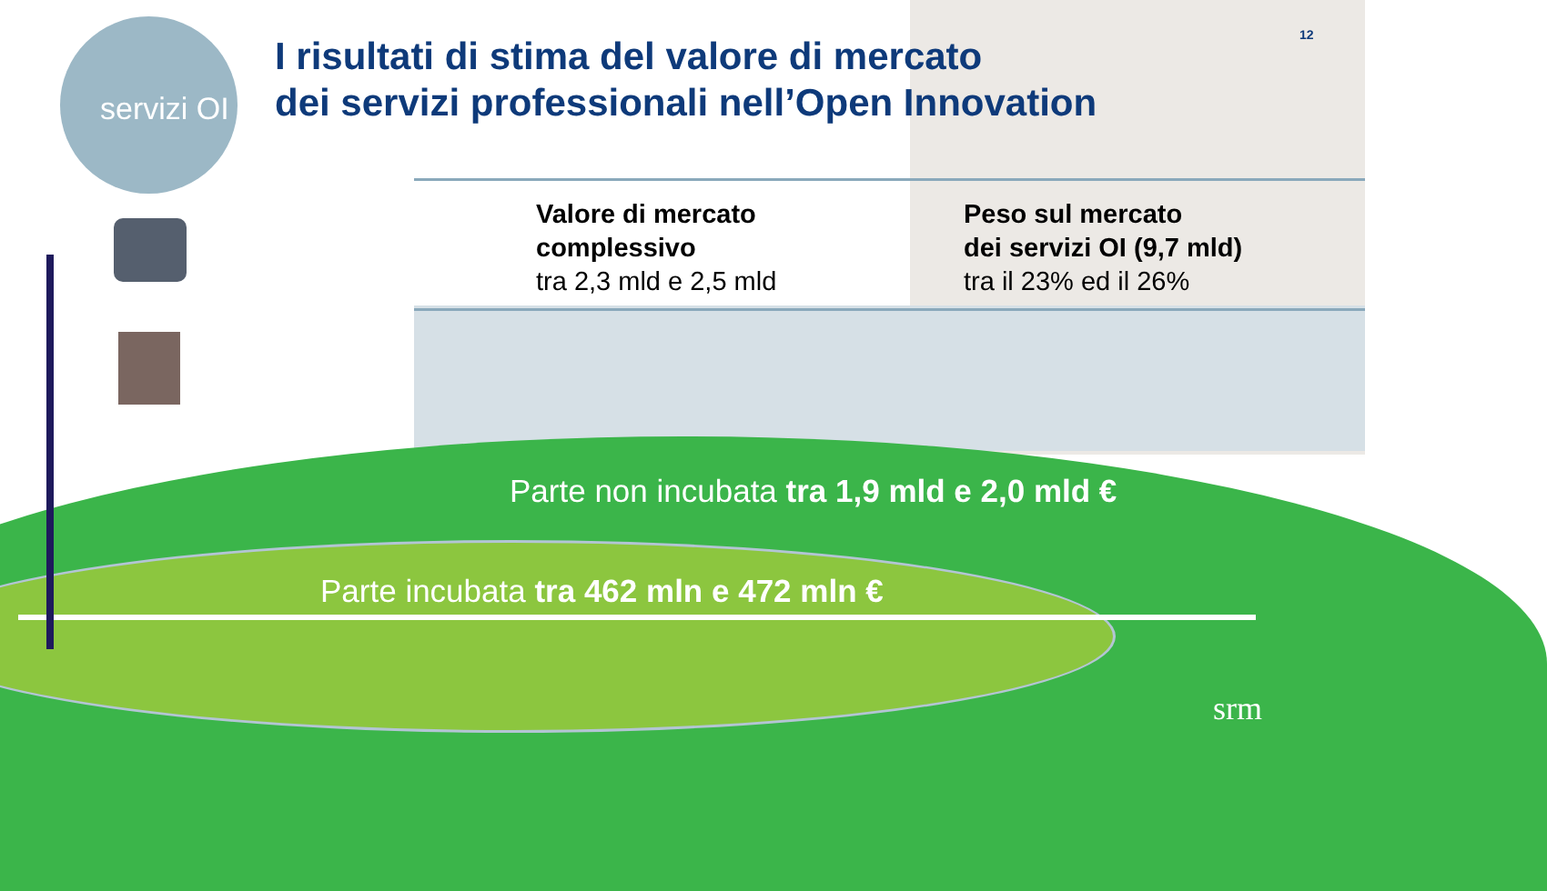servizi OI
I risultati di stima del valore di mercato
dei servizi professionali nell’Open Innovation
12
Valore di mercato
complessivo
tra 2,3 mld e 2,5 mld
Peso sul mercato
dei servizi OI (9,7 mld)
tra il 23% ed il 26%
Parte non incubata tra 1,9 mld e 2,0 mld €
Parte incubata tra 462 mln e 472 mln €
srm